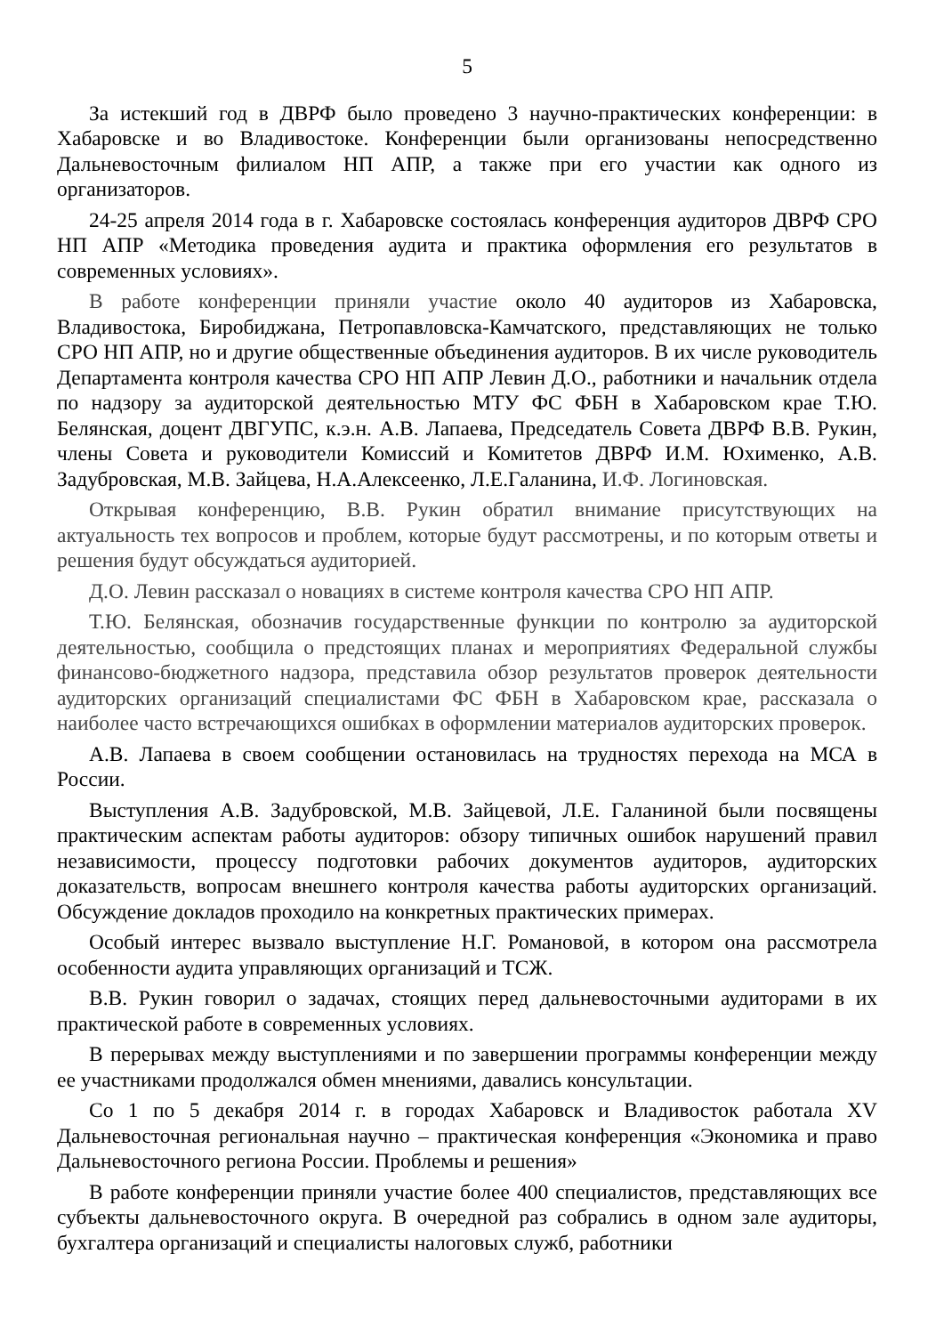5
За истекший год в ДВРФ было проведено 3 научно-практических конференции: в Хабаровске и во Владивостоке. Конференции были организованы непосредственно Дальневосточным филиалом НП АПР, а также при его участии как одного из организаторов.
24-25 апреля 2014 года в г. Хабаровске состоялась конференция аудиторов ДВРФ СРО НП АПР «Методика проведения аудита и практика оформления его результатов в современных условиях».
В работе конференции приняли участие около 40 аудиторов из Хабаровска, Владивостока, Биробиджана, Петропавловска-Камчатского, представляющих не только СРО НП АПР, но и другие общественные объединения аудиторов. В их числе руководитель Департамента контроля качества СРО НП АПР Левин Д.О., работники и начальник отдела по надзору за аудиторской деятельностью МТУ ФС ФБН в Хабаровском крае Т.Ю. Белянская, доцент ДВГУПС, к.э.н. А.В. Лапаева, Председатель Совета ДВРФ В.В. Рукин, члены Совета и руководители Комиссий и Комитетов ДВРФ И.М. Юхименко, А.В. Задубровская, М.В. Зайцева, Н.А.Алексеенко, Л.Е.Галанина, И.Ф. Логиновская.
Открывая конференцию, В.В. Рукин обратил внимание присутствующих на актуальность тех вопросов и проблем, которые будут рассмотрены, и по которым ответы и решения будут обсуждаться аудиторией.
Д.О. Левин рассказал о новациях в системе контроля качества СРО НП АПР.
Т.Ю. Белянская, обозначив государственные функции по контролю за аудиторской деятельностью, сообщила о предстоящих планах и мероприятиях Федеральной службы финансово-бюджетного надзора, представила обзор результатов проверок деятельности аудиторских организаций специалистами ФС ФБН в Хабаровском крае, рассказала о наиболее часто встречающихся ошибках в оформлении материалов аудиторских проверок.
А.В. Лапаева в своем сообщении остановилась на трудностях перехода на МСА в России.
Выступления А.В. Задубровской, М.В. Зайцевой, Л.Е. Галаниной были посвящены практическим аспектам работы аудиторов: обзору типичных ошибок нарушений правил независимости, процессу подготовки рабочих документов аудиторов, аудиторских доказательств, вопросам внешнего контроля качества работы аудиторских организаций. Обсуждение докладов проходило на конкретных практических примерах.
Особый интерес вызвало выступление Н.Г. Романовой, в котором она рассмотрела особенности аудита управляющих организаций и ТСЖ.
В.В. Рукин говорил о задачах, стоящих перед дальневосточными аудиторами в их практической работе в современных условиях.
В перерывах между выступлениями и по завершении программы конференции между ее участниками продолжался обмен мнениями, давались консультации.
Со 1 по 5 декабря 2014 г. в городах Хабаровск и Владивосток работала XV Дальневосточная региональная научно – практическая конференция «Экономика и право Дальневосточного региона России. Проблемы и решения»
В работе конференции приняли участие более 400 специалистов, представляющих все субъекты дальневосточного округа. В очередной раз собрались в одном зале аудиторы, бухгалтера организаций и специалисты налоговых служб, работники